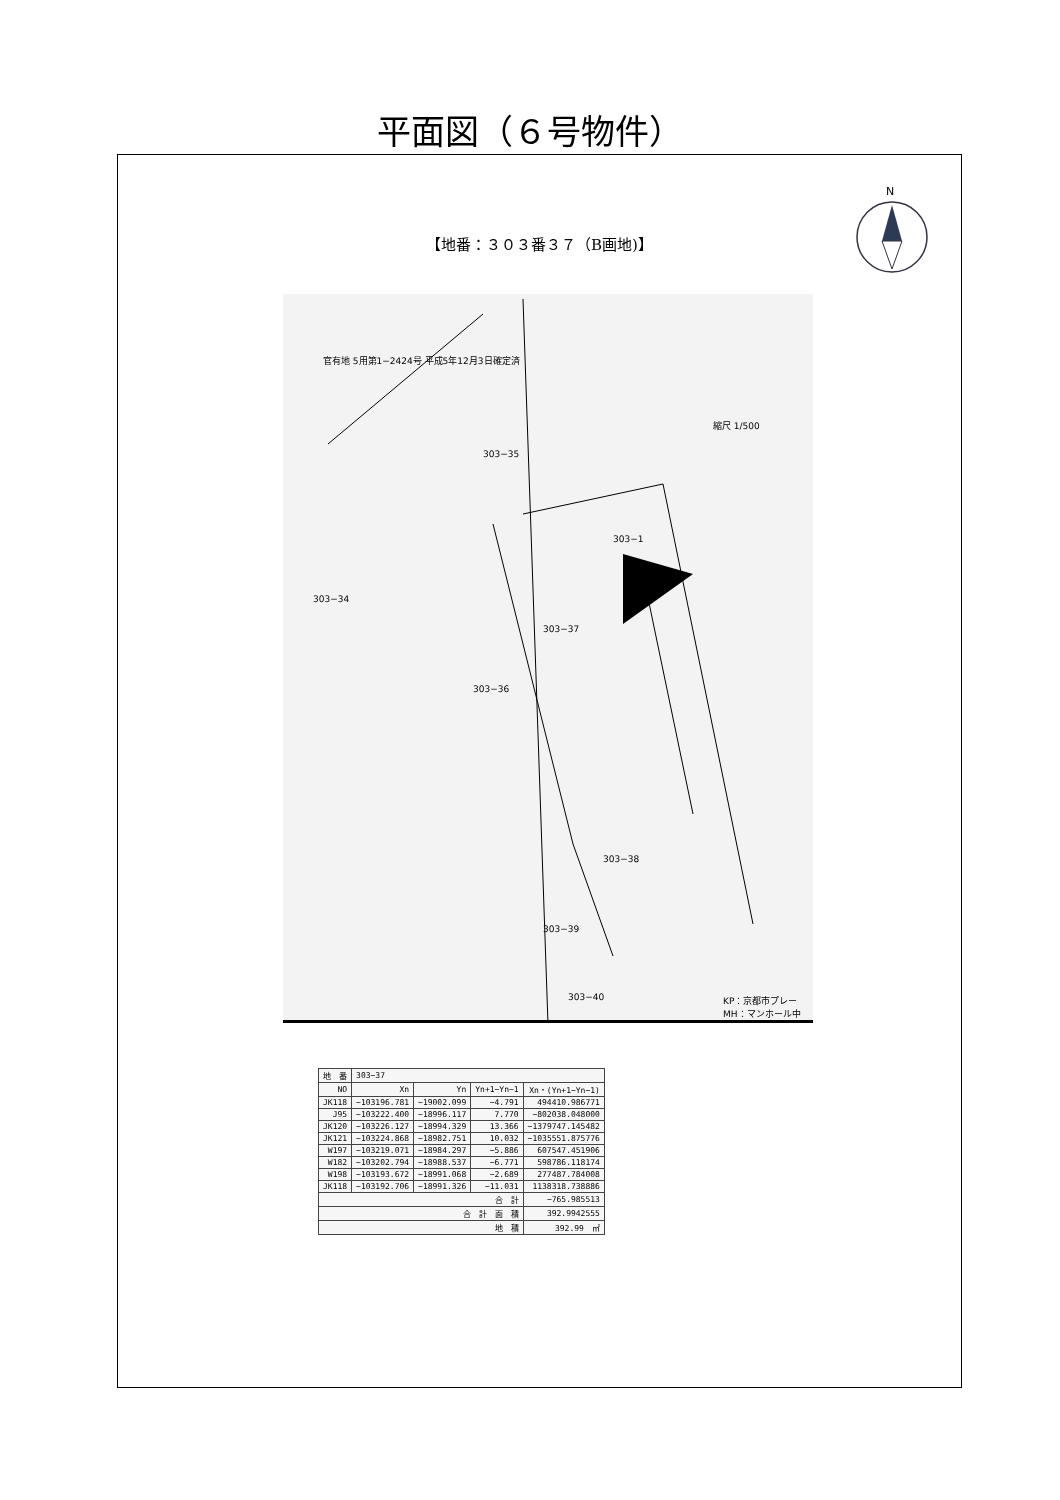平面図（６号物件）
N
【地番：３０３番３７（B画地)】
303−35
303−1
303−34
303−37
303−36
303−38
303−39
303−40
縮尺 1/500
官有地 5用第1−2424号 平成5年12月3日確定済
KP：京都市プレー
MH：マンホール中
| 地 番 | 303−37 | | | |
| --- | --- | --- | --- | --- |
| NO | Xn | Yn | Yn+1−Yn−1 | Xn・(Yn+1−Yn−1) |
| JK118 | −103196.781 | −19002.099 | −4.791 | 494410.986771 |
| J95 | −103222.400 | −18996.117 | 7.770 | −802038.048000 |
| JK120 | −103226.127 | −18994.329 | 13.366 | −1379747.145482 |
| JK121 | −103224.868 | −18982.751 | 10.032 | −1035551.875776 |
| W197 | −103219.071 | −18984.297 | −5.886 | 607547.451906 |
| W182 | −103202.794 | −18988.537 | −6.771 | 598786.118174 |
| W198 | −103193.672 | −18991.068 | −2.689 | 277487.784008 |
| JK118 | −103192.706 | −18991.326 | −11.031 | 1138318.738886 |
| 合 計 | | | | −765.985513 |
| 合 計 面 積 | | | | 392.9942555 |
| 地 積 | | | | 392.99 ㎡ |